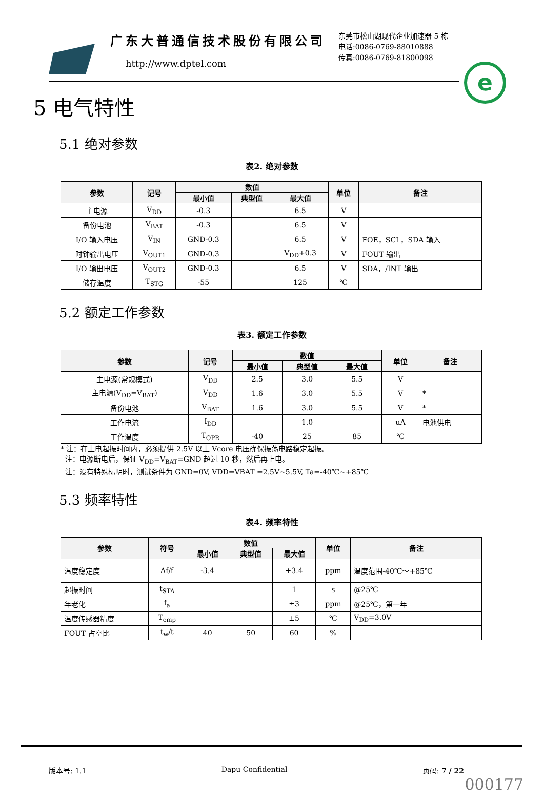广东大普通信技术股份有限公司
http://www.dptel.com
东莞市松山湖现代企业加速器 5 栋
电话:0086-0769-88010888
传真:0086-0769-81800098
e
5 电气特性
5.1 绝对参数
表2. 绝对参数
| 参数 | 记号 | 数值 | | | 单位 | 备注 |
| --- | --- | --- | --- | --- | --- | --- |
| | | 最小值 | 典型值 | 最大值 | | |
| 主电源 | V<sub>DD</sub> | -0.3 | | 6.5 | V | |
| 备份电池 | V<sub>BAT</sub> | -0.3 | | 6.5 | V | |
| I/O 输入电压 | V<sub>IN</sub> | GND-0.3 | | 6.5 | V | FOE，SCL，SDA 输入 |
| 时钟输出电压 | V<sub>OUT1</sub> | GND-0.3 | | V<sub>DD</sub>+0.3 | V | FOUT 输出 |
| I/O 输出电压 | V<sub>OUT2</sub> | GND-0.3 | | 6.5 | V | SDA，/INT 输出 |
| 储存温度 | T<sub>STG</sub> | -55 | | 125 | ℃ | |
5.2 额定工作参数
表3. 额定工作参数
| 参数 | 记号 | 数值 | | | 单位 | 备注 |
| --- | --- | --- | --- | --- | --- | --- |
| | | 最小值 | 典型值 | 最大值 | | |
| 主电源(常规模式) | V<sub>DD</sub> | 2.5 | 3.0 | 5.5 | V | |
| 主电源(V<sub>DD</sub>=V<sub>BAT</sub>) | V<sub>DD</sub> | 1.6 | 3.0 | 5.5 | V | * |
| 备份电池 | V<sub>BAT</sub> | 1.6 | 3.0 | 5.5 | V | * |
| 工作电流 | I<sub>DD</sub> | | 1.0 | | uA | 电池供电 |
| 工作温度 | T<sub>OPR</sub> | -40 | 25 | 85 | ℃ | |
* 注：在上电起振时间内，必须提供 2.5V 以上 Vcore 电压确保振荡电路稳定起振。
注：电源断电后，保证 V<sub>DD</sub>=V<sub>BAT</sub>=GND 超过 10 秒，然后再上电。
注：没有特殊标明时，测试条件为 GND=0V, VDD=VBAT =2.5V~5.5V, Ta=-40℃~+85℃
5.3 频率特性
表4. 频率特性
| 参数 | 符号 | 数值 | | | 单位 | 备注 |
| --- | --- | --- | --- | --- | --- | --- |
| | | 最小值 | 典型值 | 最大值 | | |
| 温度稳定度 | Δf/f | -3.4 | | +3.4 | ppm | 温度范围-40℃～+85℃ |
| 起振时间 | t<sub>STA</sub> | | | 1 | s | @25℃ |
| 年老化 | f<sub>a</sub> | | | ±3 | ppm | @25℃，第一年 |
| 温度传感器精度 | T<sub>emp</sub> | | | ±5 | ℃ | V<sub>DD</sub>=3.0V |
| FOUT 占空比 | t<sub>w</sub>/t | 40 | 50 | 60 | % | |
版本号: 1.1 Dapu Confidential 页码: 7 / 22
000177